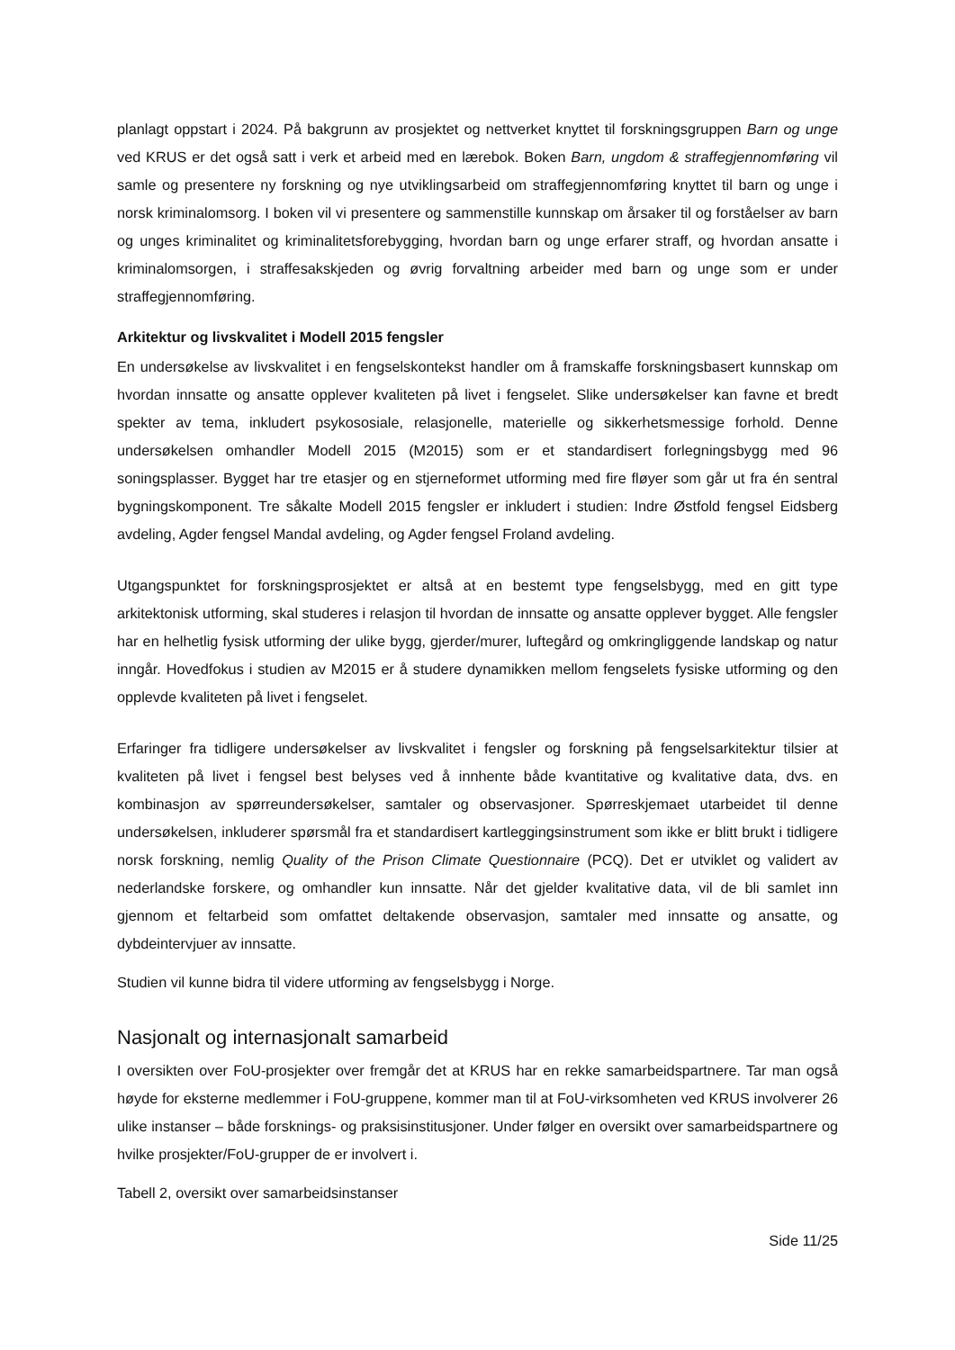planlagt oppstart i 2024. På bakgrunn av prosjektet og nettverket knyttet til forskningsgruppen Barn og unge ved KRUS er det også satt i verk et arbeid med en lærebok. Boken Barn, ungdom & straffegjennomføring vil samle og presentere ny forskning og nye utviklingsarbeid om straffegjennomføring knyttet til barn og unge i norsk kriminalomsorg. I boken vil vi presentere og sammenstille kunnskap om årsaker til og forståelser av barn og unges kriminalitet og kriminalitetsforebygging, hvordan barn og unge erfarer straff, og hvordan ansatte i kriminalomsorgen, i straffesakskjeden og øvrig forvaltning arbeider med barn og unge som er under straffegjennomføring.
Arkitektur og livskvalitet i Modell 2015 fengsler
En undersøkelse av livskvalitet i en fengselskontekst handler om å framskaffe forskningsbasert kunnskap om hvordan innsatte og ansatte opplever kvaliteten på livet i fengselet. Slike undersøkelser kan favne et bredt spekter av tema, inkludert psykososiale, relasjonelle, materielle og sikkerhetsmessige forhold. Denne undersøkelsen omhandler Modell 2015 (M2015) som er et standardisert forlegningsbygg med 96 soningsplasser. Bygget har tre etasjer og en stjerneformet utforming med fire fløyer som går ut fra én sentral bygningskomponent. Tre såkalte Modell 2015 fengsler er inkludert i studien: Indre Østfold fengsel Eidsberg avdeling, Agder fengsel Mandal avdeling, og Agder fengsel Froland avdeling.
Utgangspunktet for forskningsprosjektet er altså at en bestemt type fengselsbygg, med en gitt type arkitektonisk utforming, skal studeres i relasjon til hvordan de innsatte og ansatte opplever bygget. Alle fengsler har en helhetlig fysisk utforming der ulike bygg, gjerder/murer, luftegård og omkringliggende landskap og natur inngår. Hovedfokus i studien av M2015 er å studere dynamikken mellom fengselets fysiske utforming og den opplevde kvaliteten på livet i fengselet.
Erfaringer fra tidligere undersøkelser av livskvalitet i fengsler og forskning på fengselsarkitektur tilsier at kvaliteten på livet i fengsel best belyses ved å innhente både kvantitative og kvalitative data, dvs. en kombinasjon av spørreundersøkelser, samtaler og observasjoner. Spørreskjemaet utarbeidet til denne undersøkelsen, inkluderer spørsmål fra et standardisert kartleggingsinstrument som ikke er blitt brukt i tidligere norsk forskning, nemlig Quality of the Prison Climate Questionnaire (PCQ). Det er utviklet og validert av nederlandske forskere, og omhandler kun innsatte. Når det gjelder kvalitative data, vil de bli samlet inn gjennom et feltarbeid som omfattet deltakende observasjon, samtaler med innsatte og ansatte, og dybdeintervjuer av innsatte.
Studien vil kunne bidra til videre utforming av fengselsbygg i Norge.
Nasjonalt og internasjonalt samarbeid
I oversikten over FoU-prosjekter over fremgår det at KRUS har en rekke samarbeidspartnere. Tar man også høyde for eksterne medlemmer i FoU-gruppene, kommer man til at FoU-virksomheten ved KRUS involverer 26 ulike instanser – både forsknings- og praksisinstitusjoner. Under følger en oversikt over samarbeidspartnere og hvilke prosjekter/FoU-grupper de er involvert i.
Tabell 2, oversikt over samarbeidsinstanser
Side 11/25